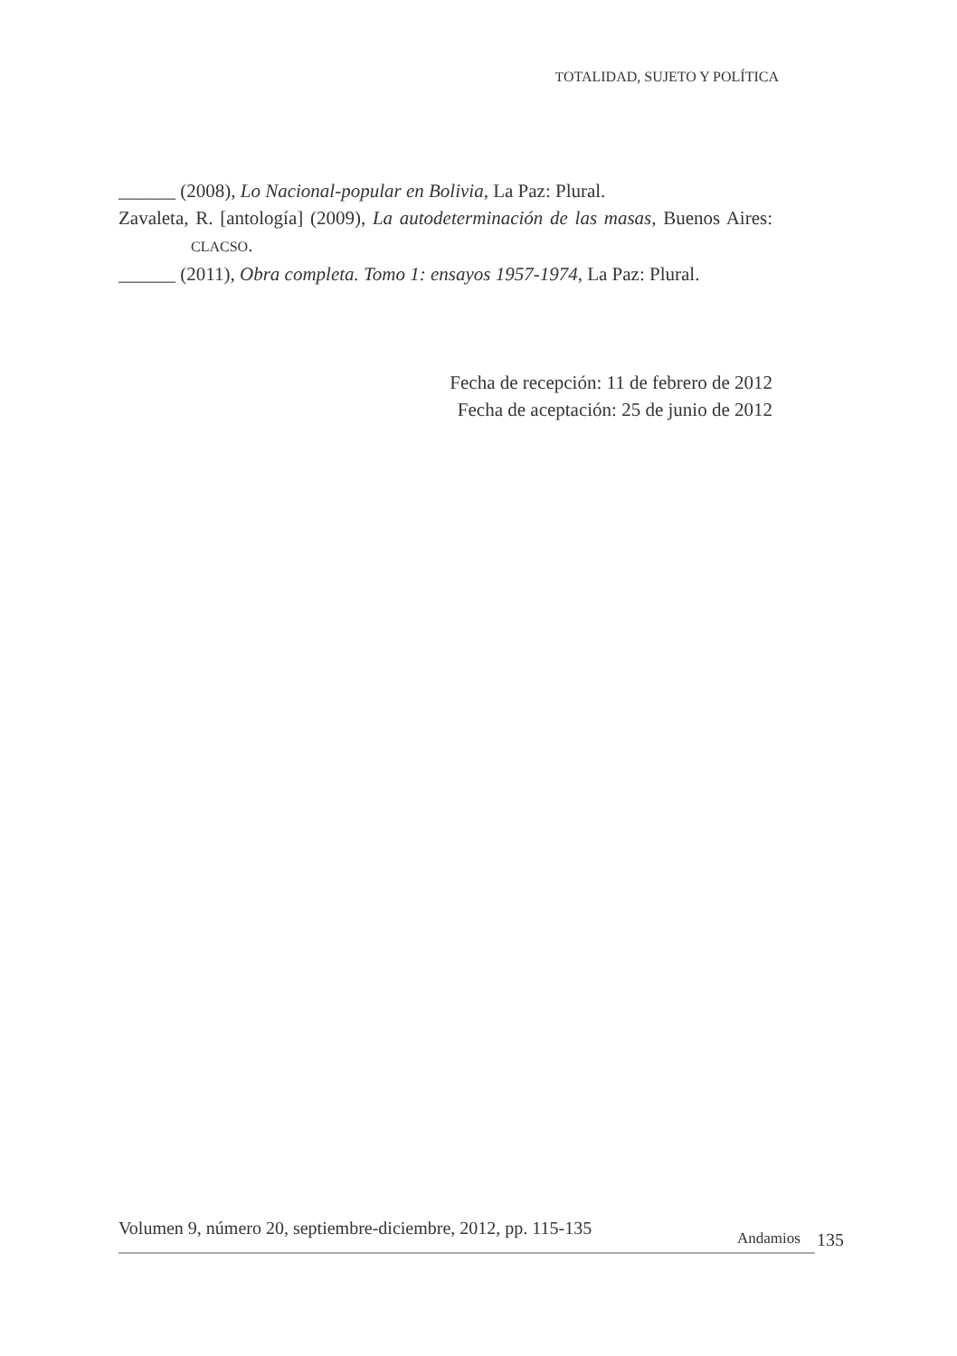TOTALIDAD, SUJETO Y POLÍTICA
______ (2008), Lo Nacional-popular en Bolivia, La Paz: Plural.
Zavaleta, R. [antología] (2009), La autodeterminación de las masas, Buenos Aires: CLACSO.
______ (2011), Obra completa. Tomo 1: ensayos 1957-1974, La Paz: Plural.
Fecha de recepción: 11 de febrero de 2012
Fecha de aceptación: 25 de junio de 2012
Volumen 9, número 20, septiembre-diciembre, 2012, pp. 115-135 Andamios 135